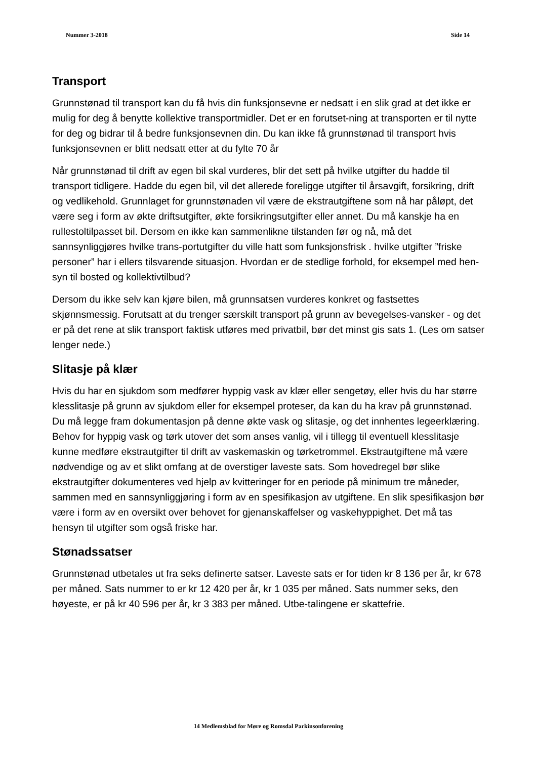Nummer 3-2018 Side 14
Transport
Grunnstønad til transport kan du få hvis din funksjonsevne er nedsatt i en slik grad at det ikke er mulig for deg å benytte kollektive transportmidler. Det er en forutset-ning at transporten er til nytte for deg og bidrar til å bedre funksjonsevnen din. Du kan ikke få grunnstønad til transport hvis funksjonsevnen er blitt nedsatt etter at du fylte 70 år
Når grunnstønad til drift av egen bil skal vurderes, blir det sett på hvilke utgifter du hadde til transport tidligere. Hadde du egen bil, vil det allerede foreligge utgifter til årsavgift, forsikring, drift og vedlikehold. Grunnlaget for grunnstønaden vil være de ekstrautgiftene som nå har påløpt, det være seg i form av økte driftsutgifter, økte forsikringsutgifter eller annet. Du må kanskje ha en rullestoltilpasset bil. Dersom en ikke kan sammenlikne tilstanden før og nå, må det sannsynliggjøres hvilke trans-portutgifter du ville hatt som funksjonsfrisk . hvilke utgifter ”friske personer” har i ellers tilsvarende situasjon. Hvordan er de stedlige forhold, for eksempel med hen-syn til bosted og kollektivtilbud?
Dersom du ikke selv kan kjøre bilen, må grunnsatsen vurderes konkret og fastsettes skjønnsmessig. Forutsatt at du trenger særskilt transport på grunn av bevegelses-vansker - og det er på det rene at slik transport faktisk utføres med privatbil, bør det minst gis sats 1. (Les om satser lenger nede.)
Slitasje på klær
Hvis du har en sjukdom som medfører hyppig vask av klær eller sengetøy, eller hvis du har større klesslitasje på grunn av sjukdom eller for eksempel proteser, da kan du ha krav på grunnstønad. Du må legge fram dokumentasjon på denne økte vask og slitasje, og det innhentes legeerklæring. Behov for hyppig vask og tørk utover det som anses vanlig, vil i tillegg til eventuell klesslitasje kunne medføre ekstrautgifter til drift av vaskemaskin og tørketrommel. Ekstrautgiftene må være nødvendige og av et slikt omfang at de overstiger laveste sats. Som hovedregel bør slike ekstrautgifter dokumenteres ved hjelp av kvitteringer for en periode på minimum tre måneder, sammen med en sannsynliggjøring i form av en spesifikasjon av utgiftene. En slik spesifikasjon bør være i form av en oversikt over behovet for gjenanskaffelser og vaskehyppighet. Det må tas hensyn til utgifter som også friske har.
Stønadssatser
Grunnstønad utbetales ut fra seks definerte satser. Laveste sats er for tiden kr 8 136 per år, kr 678 per måned. Sats nummer to er kr 12 420 per år, kr 1 035 per måned. Sats nummer seks, den høyeste, er på kr 40 596 per år, kr 3 383 per måned. Utbe-talingene er skattefrie.
14 Medlemsblad for Møre og Romsdal Parkinsonforening